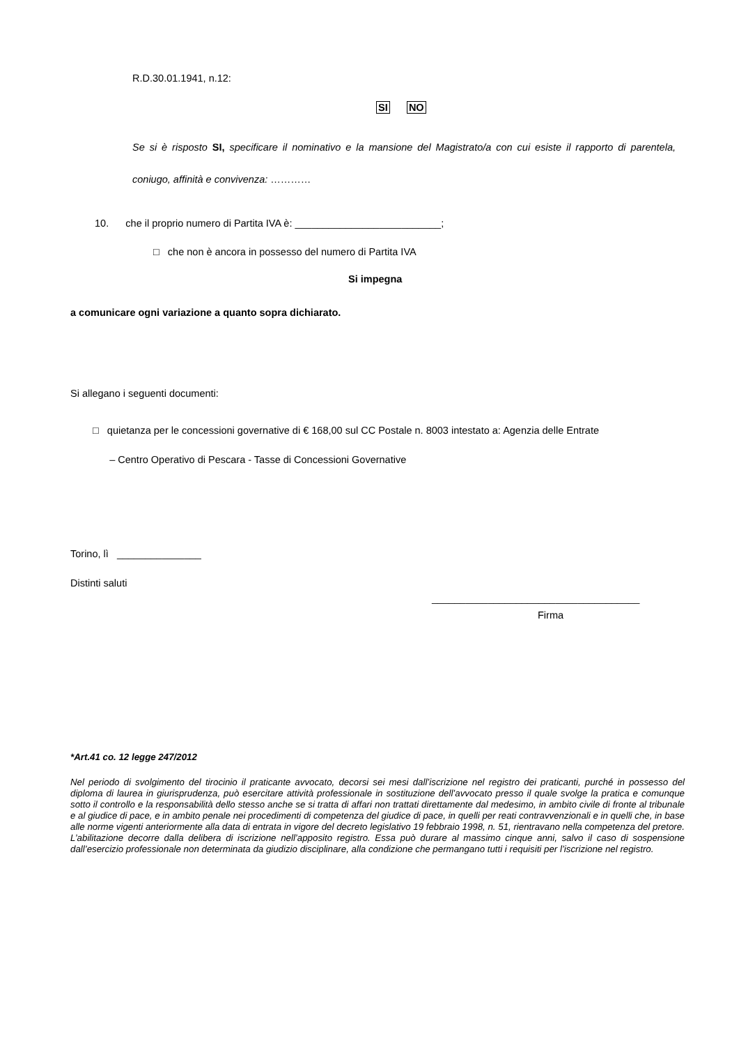R.D.30.01.1941, n.12:
SI NO
Se si è risposto SI, specificare il nominativo e la mansione del Magistrato/a con cui esiste il rapporto di parentela, coniugo, affinità e convivenza: …………
10. che il proprio numero di Partita IVA è: __________________________;
□ che non è ancora in possesso del numero di Partita IVA
Si impegna
a comunicare ogni variazione a quanto sopra dichiarato.
Si allegano i seguenti documenti:
□ quietanza per le concessioni governative di € 168,00 sul CC Postale n. 8003 intestato a: Agenzia delle Entrate
– Centro Operativo di Pescara - Tasse di Concessioni Governative
Torino, lì _______________
Distinti saluti
_____________________________________
Firma
*Art.41 co. 12 legge 247/2012
Nel periodo di svolgimento del tirocinio il praticante avvocato, decorsi sei mesi dall’iscrizione nel registro dei praticanti, purché in possesso del diploma di laurea in giurisprudenza, può esercitare attività professionale in sostituzione dell’avvocato presso il quale svolge la pratica e comunque sotto il controllo e la responsabilità dello stesso anche se si tratta di affari non trattati direttamente dal medesimo, in ambito civile di fronte al tribunale e al giudice di pace, e in ambito penale nei procedimenti di competenza del giudice di pace, in quelli per reati contravvenzionali e in quelli che, in base alle norme vigenti anteriormente alla data di entrata in vigore del decreto legislativo 19 febbraio 1998, n. 51, rientravano nella competenza del pretore.
L’abilitazione decorre dalla delibera di iscrizione nell’apposito registro. Essa può durare al massimo cinque anni, salvo il caso di sospensione dall’esercizio professionale non determinata da giudizio disciplinare, alla condizione che permangano tutti i requisiti per l’iscrizione nel registro.